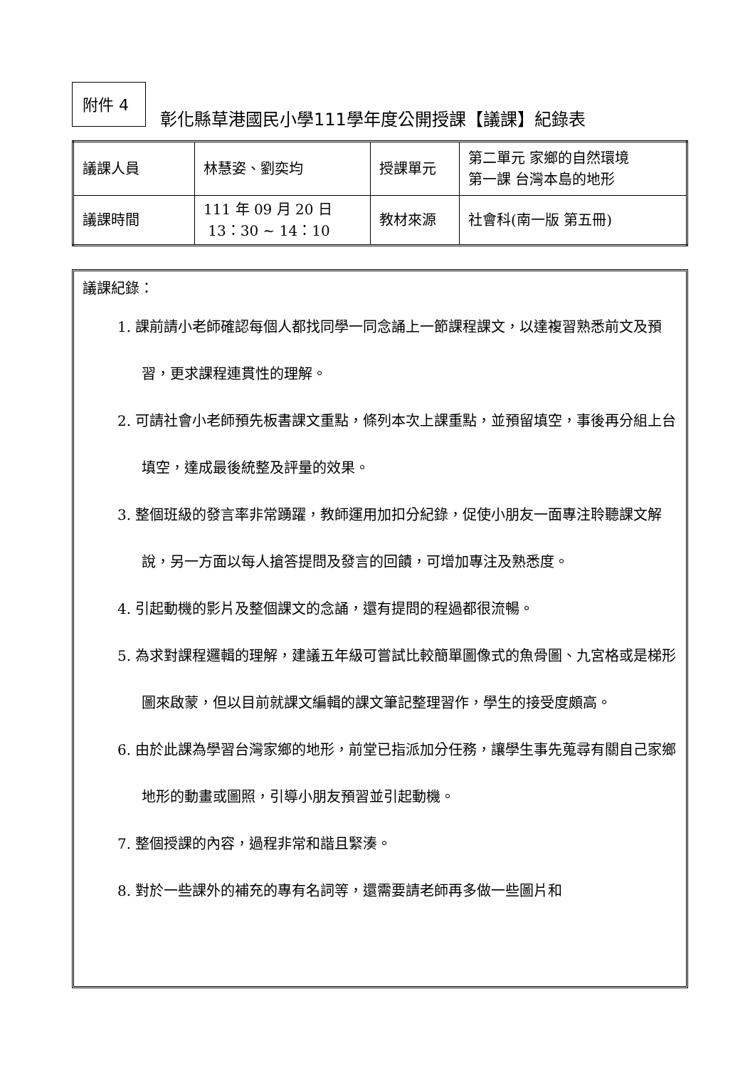附件 4
彰化縣草港國民小學111學年度公開授課【議課】紀錄表
| 議課人員 | 林慧姿、劉奕均 | 授課單元 | 第二單元 家鄉的自然環境 第一課 台灣本島的地形 |
| 議課時間 | 111 年 09 月 20 日 13：30 ~ 14：10 | 教材來源 | 社會科(南一版 第五冊) |
議課紀錄：
1. 課前請小老師確認每個人都找同學一同念誦上一節課程課文，以達複習熟悉前文及預習，更求課程連貫性的理解。
2. 可請社會小老師預先板書課文重點，條列本次上課重點，並預留填空，事後再分組上台填空，達成最後統整及評量的效果。
3. 整個班級的發言率非常踴躍，教師運用加扣分紀錄，促使小朋友一面專注聆聽課文解說，另一方面以每人搶答提問及發言的回饋，可增加專注及熟悉度。
4. 引起動機的影片及整個課文的念誦，還有提問的程過都很流暢。
5. 為求對課程邏輯的理解，建議五年級可嘗試比較簡單圖像式的魚骨圖、九宮格或是梯形圖來啟蒙，但以目前就課文編輯的課文筆記整理習作，學生的接受度頗高。
6. 由於此課為學習台灣家鄉的地形，前堂已指派加分任務，讓學生事先蒐尋有關自己家鄉地形的動畫或圖照，引導小朋友預習並引起動機。
7. 整個授課的內容，過程非常和諧且緊湊。
8. 對於一些課外的補充的專有名詞等，還需要請老師再多做一些圖片和